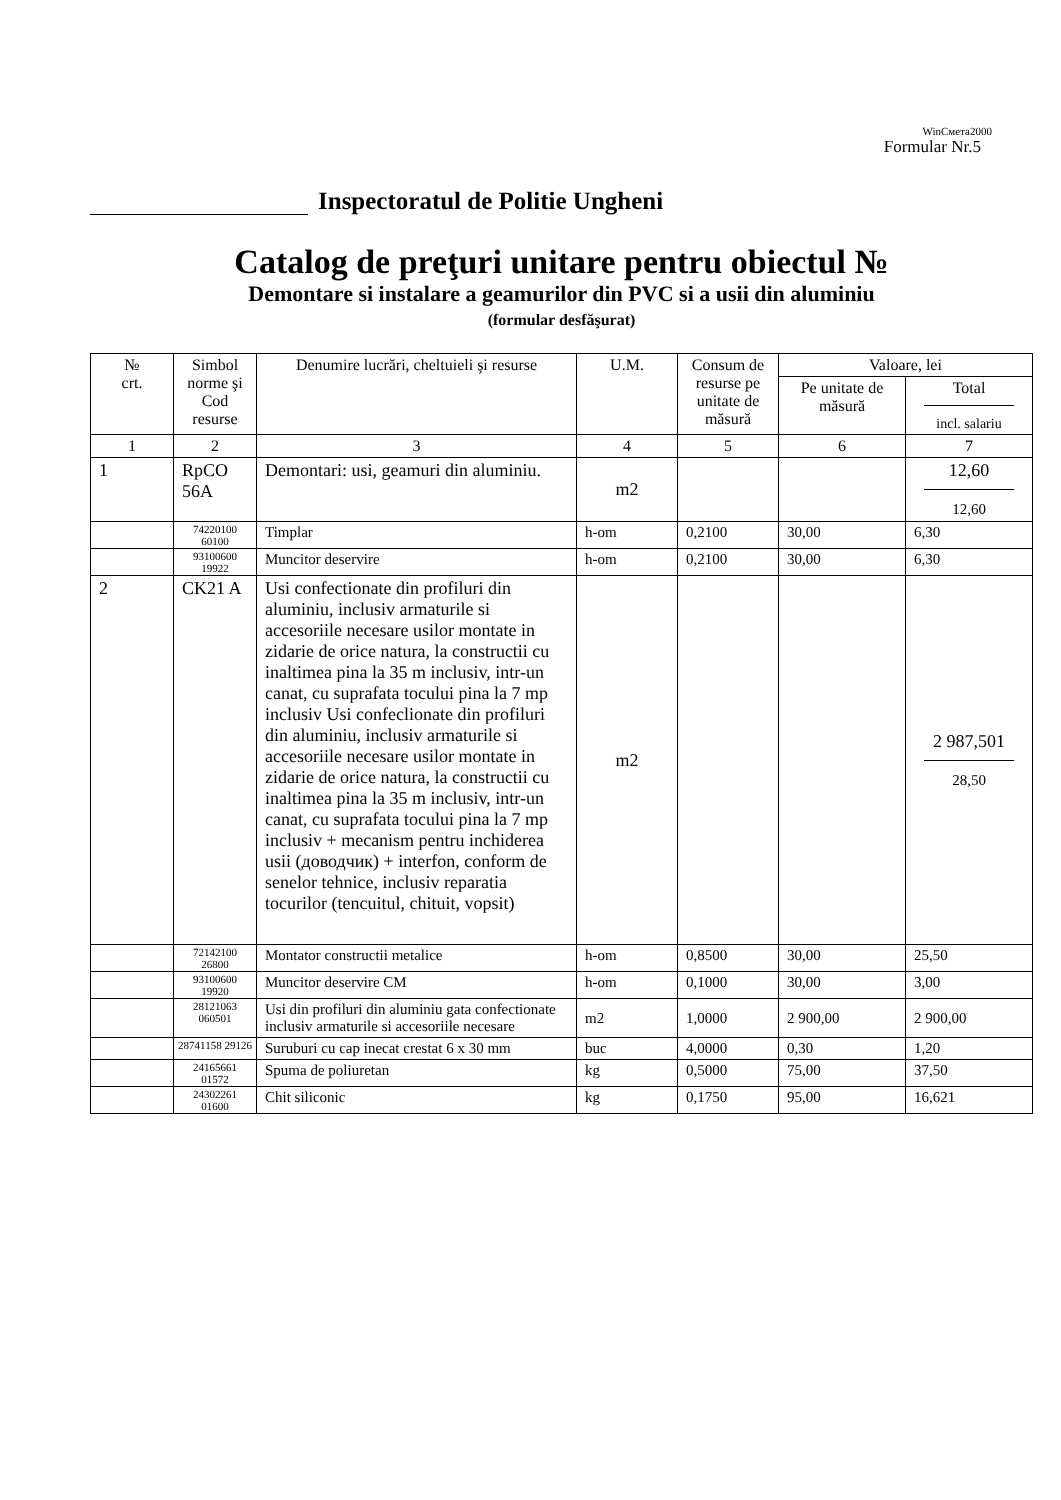WinСмета2000
Formular Nr.5
Inspectoratul de Politie Ungheni
Catalog de preţuri unitare pentru obiectul №
Demontare si instalare a geamurilor din PVC si a usii din aluminiu
(formular desfăşurat)
| № crt. | Simbol norme şi Cod resurse | Denumire lucrări, cheltuieli şi resurse | U.M. | Consum de resurse pe unitate de măsură | Valoare, lei | |
| --- | --- | --- | --- | --- | --- | --- |
| | | | | | Pe unitate de măsură | Total incl. salariu |
| 1 | 2 | 3 | 4 | 5 | 6 | 7 |
| 1 | RpCO 56A | Demontari: usi, geamuri din aluminiu. | m2 | | | 12,60 12,60 |
| | 74220100 60100 | Timplar | h-om | 0,2100 | 30,00 | 6,30 |
| | 93100600 19922 | Muncitor deservire | h-om | 0,2100 | 30,00 | 6,30 |
| 2 | CK21 A | Usi confectionate din profiluri din aluminiu, inclusiv armaturile si accesoriile necesare usilor montate in zidarie de orice natura, la constructii cu inaltimea pina la 35 m inclusiv, intr-un canat, cu suprafata tocului pina la 7 mp inclusiv Usi confeclionate din profiluri din aluminiu, inclusiv armaturile si accesoriile necesare usilor montate in zidarie de orice natura, la constructii cu inaltimea pina la 35 m inclusiv, intr-un canat, cu suprafata tocului pina la 7 mp inclusiv + mecanism pentru inchiderea usii (доводчик) + interfon, conform de senelor tehnice, inclusiv reparatia tocurilor (tencuitul, chituit, vopsit) | m2 | | | 2 987,501 28,50 |
| | 72142100 26800 | Montator constructii metalice | h-om | 0,8500 | 30,00 | 25,50 |
| | 93100600 19920 | Muncitor deservire CM | h-om | 0,1000 | 30,00 | 3,00 |
| | 28121063 060501 | Usi din profiluri din aluminiu gata confectionate inclusiv armaturile si accesoriile necesare | m2 | 1,0000 | 2 900,00 | 2 900,00 |
| | 28741158 29126 | Suruburi cu cap inecat crestat 6 x 30 mm | buc | 4,0000 | 0,30 | 1,20 |
| | 24165661 01572 | Spuma de poliuretan | kg | 0,5000 | 75,00 | 37,50 |
| | 24302261 01600 | Chit siliconic | kg | 0,1750 | 95,00 | 16,621 |